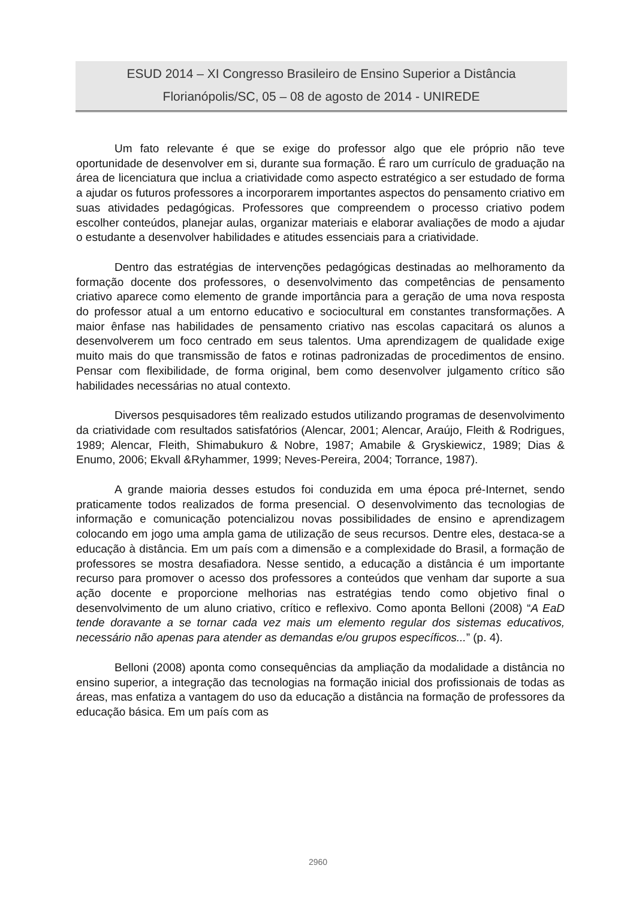ESUD 2014 – XI Congresso Brasileiro de Ensino Superior a Distância
Florianópolis/SC, 05 – 08 de agosto de 2014 - UNIREDE
Um fato relevante é que se exige do professor algo que ele próprio não teve oportunidade de desenvolver em si, durante sua formação. É raro um currículo de graduação na área de licenciatura que inclua a criatividade como aspecto estratégico a ser estudado de forma a ajudar os futuros professores a incorporarem importantes aspectos do pensamento criativo em suas atividades pedagógicas. Professores que compreendem o processo criativo podem escolher conteúdos, planejar aulas, organizar materiais e elaborar avaliações de modo a ajudar o estudante a desenvolver habilidades e atitudes essenciais para a criatividade.
Dentro das estratégias de intervenções pedagógicas destinadas ao melhoramento da formação docente dos professores, o desenvolvimento das competências de pensamento criativo aparece como elemento de grande importância para a geração de uma nova resposta do professor atual a um entorno educativo e sociocultural em constantes transformações. A maior ênfase nas habilidades de pensamento criativo nas escolas capacitará os alunos a desenvolverem um foco centrado em seus talentos. Uma aprendizagem de qualidade exige muito mais do que transmissão de fatos e rotinas padronizadas de procedimentos de ensino. Pensar com flexibilidade, de forma original, bem como desenvolver julgamento crítico são habilidades necessárias no atual contexto.
Diversos pesquisadores têm realizado estudos utilizando programas de desenvolvimento da criatividade com resultados satisfatórios (Alencar, 2001; Alencar, Araújo, Fleith & Rodrigues, 1989; Alencar, Fleith, Shimabukuro & Nobre, 1987; Amabile & Gryskiewicz, 1989; Dias & Enumo, 2006; Ekvall &Ryhammer, 1999; Neves-Pereira, 2004; Torrance, 1987).
A grande maioria desses estudos foi conduzida em uma época pré-Internet, sendo praticamente todos realizados de forma presencial. O desenvolvimento das tecnologias de informação e comunicação potencializou novas possibilidades de ensino e aprendizagem colocando em jogo uma ampla gama de utilização de seus recursos. Dentre eles, destaca-se a educação à distância. Em um país com a dimensão e a complexidade do Brasil, a formação de professores se mostra desafiadora. Nesse sentido, a educação a distância é um importante recurso para promover o acesso dos professores a conteúdos que venham dar suporte a sua ação docente e proporcione melhorias nas estratégias tendo como objetivo final o desenvolvimento de um aluno criativo, crítico e reflexivo. Como aponta Belloni (2008) “A EaD tende doravante a se tornar cada vez mais um elemento regular dos sistemas educativos, necessário não apenas para atender as demandas e/ou grupos específicos...” (p. 4).
Belloni (2008) aponta como consequências da ampliação da modalidade a distância no ensino superior, a integração das tecnologias na formação inicial dos profissionais de todas as áreas, mas enfatiza a vantagem do uso da educação a distância na formação de professores da educação básica. Em um país com as
2960